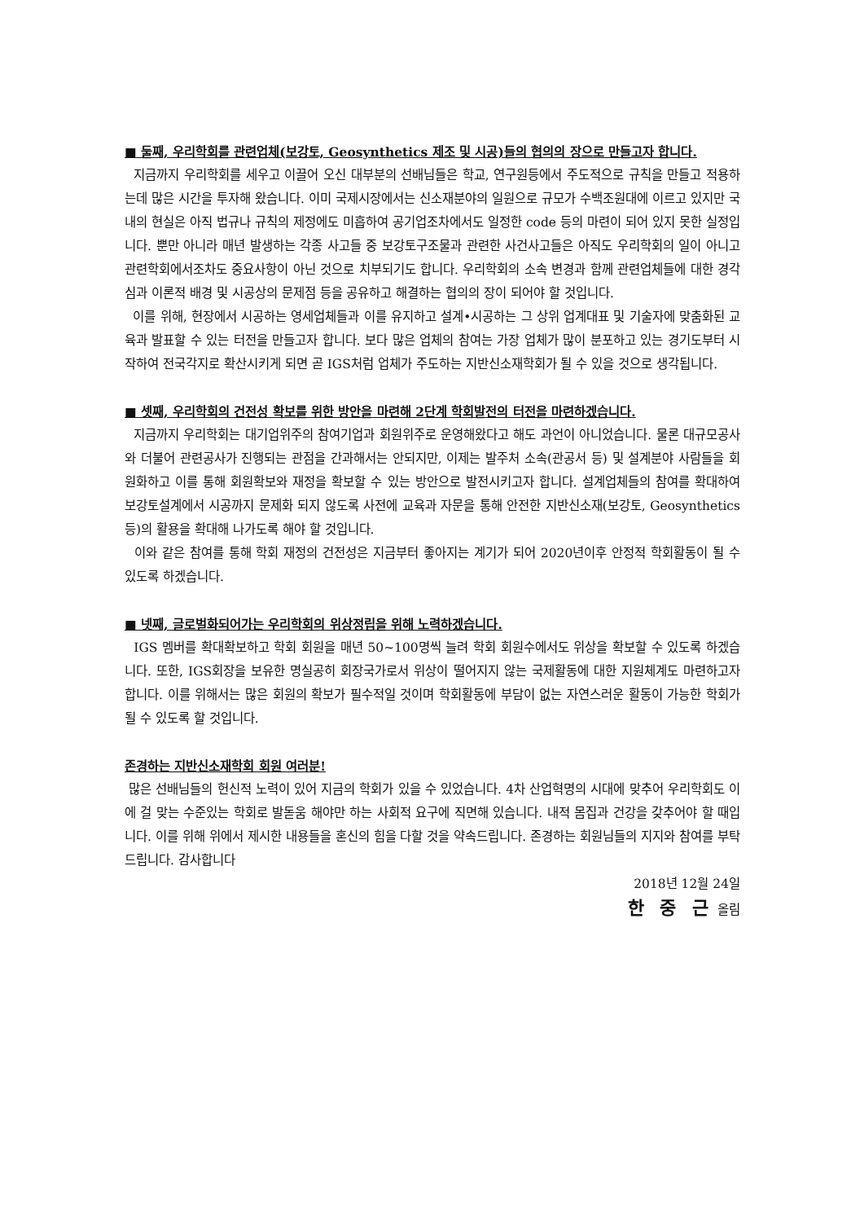■ 둘째, 우리학회를 관련업체(보강토, Geosynthetics 제조 및 시공)들의 협의의 장으로 만들고자 합니다.
지금까지 우리학회를 세우고 이끌어 오신 대부분의 선배님들은 학교, 연구원등에서 주도적으로 규칙을 만들고 적용하는데 많은 시간을 투자해 왔습니다. 이미 국제시장에서는 신소재분야의 일원으로 규모가 수백조원대에 이르고 있지만 국내의 현실은 아직 법규나 규칙의 제정에도 미흡하여 공기업조차에서도 일정한 code 등의 마련이 되어 있지 못한 실정입니다. 뿐만 아니라 매년 발생하는 각종 사고들 중 보강토구조물과 관련한 사건사고들은 아직도 우리학회의 일이 아니고 관련학회에서조차도 중요사항이 아닌 것으로 치부되기도 합니다. 우리학회의 소속 변경과 함께 관련업체들에 대한 경각심과 이론적 배경 및 시공상의 문제점 등을 공유하고 해결하는 협의의 장이 되어야 할 것입니다.
이를 위해, 현장에서 시공하는 영세업체들과 이를 유지하고 설계•시공하는 그 상위 업계대표 및 기술자에 맞춤화된 교육과 발표할 수 있는 터전을 만들고자 합니다. 보다 많은 업체의 참여는 가장 업체가 많이 분포하고 있는 경기도부터 시작하여 전국각지로 확산시키게 되면 곧 IGS처럼 업체가 주도하는 지반신소재학회가 될 수 있을 것으로 생각됩니다.
■ 셋째, 우리학회의 건전성 확보를 위한 방안을 마련해 2단계 학회발전의 터전을 마련하겠습니다.
지금까지 우리학회는 대기업위주의 참여기업과 회원위주로 운영해왔다고 해도 과언이 아니었습니다. 물론 대규모공사와 더불어 관련공사가 진행되는 관점을 간과해서는 안되지만, 이제는 발주처 소속(관공서 등) 및 설계분야 사람들을 회원화하고 이를 통해 회원확보와 재정을 확보할 수 있는 방안으로 발전시키고자 합니다. 설계업체들의 참여를 확대하여 보강토설계에서 시공까지 문제화 되지 않도록 사전에 교육과 자문을 통해 안전한 지반신소재(보강토, Geosynthetics 등)의 활용을 확대해 나가도록 해야 할 것입니다.
이와 같은 참여를 통해 학회 재정의 건전성은 지금부터 좋아지는 계기가 되어 2020년이후 안정적 학회활동이 될 수 있도록 하겠습니다.
■ 넷째, 글로벌화되어가는 우리학회의 위상정립을 위해 노력하겠습니다.
IGS 멤버를 확대확보하고 학회 회원을 매년 50~100명씩 늘려 학회 회원수에서도 위상을 확보할 수 있도록 하겠습니다. 또한, IGS회장을 보유한 명실공히 회장국가로서 위상이 떨어지지 않는 국제활동에 대한 지원체계도 마련하고자 합니다. 이를 위해서는 많은 회원의 확보가 필수적일 것이며 학회활동에 부담이 없는 자연스러운 활동이 가능한 학회가 될 수 있도록 할 것입니다.
존경하는 지반신소재학회 회원 여러분!
많은 선배님들의 헌신적 노력이 있어 지금의 학회가 있을 수 있었습니다. 4차 산업혁명의 시대에 맞추어 우리학회도 이에 걸 맞는 수준있는 학회로 발돋움 해야만 하는 사회적 요구에 직면해 있습니다. 내적 몸집과 건강을 갖추어야 할 때입니다. 이를 위해 위에서 제시한 내용들을 혼신의 힘을 다할 것을 약속드립니다. 존경하는 회원님들의 지지와 참여를 부탁드립니다. 감사합니다
2018년 12월 24일
한 중 근 올림